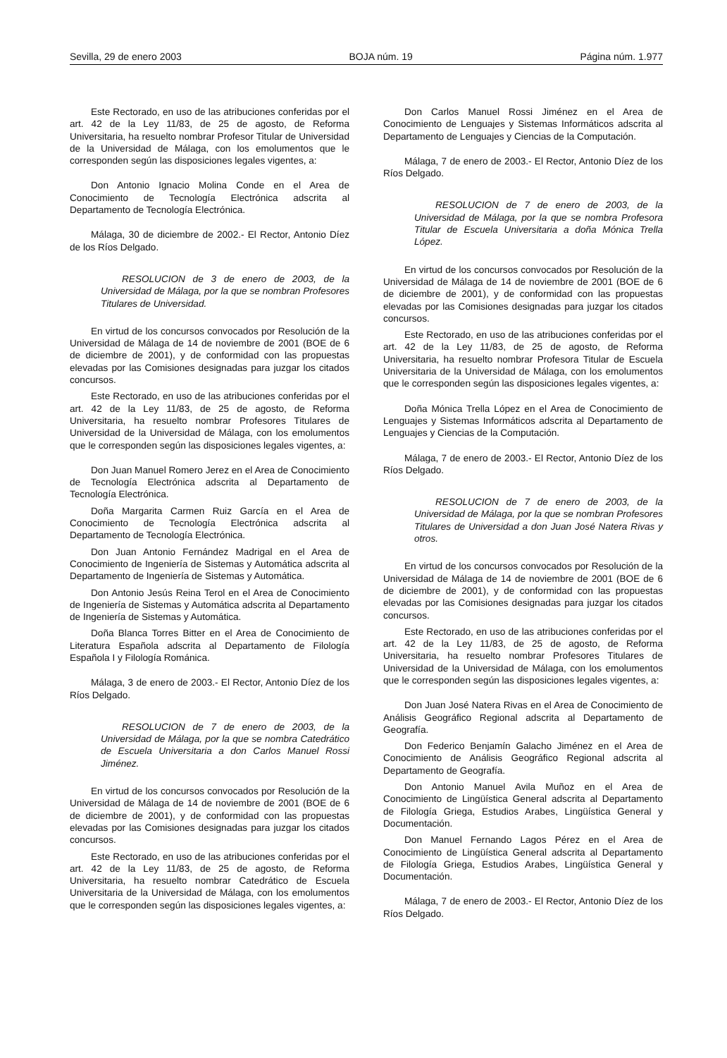Sevilla, 29 de enero 2003 BOJA núm. 19 Página núm. 1.977
Este Rectorado, en uso de las atribuciones conferidas por el art. 42 de la Ley 11/83, de 25 de agosto, de Reforma Universitaria, ha resuelto nombrar Profesor Titular de Universidad de la Universidad de Málaga, con los emolumentos que le corresponden según las disposiciones legales vigentes, a:
Don Antonio Ignacio Molina Conde en el Area de Conocimiento de Tecnología Electrónica adscrita al Departamento de Tecnología Electrónica.
Málaga, 30 de diciembre de 2002.- El Rector, Antonio Díez de los Ríos Delgado.
RESOLUCION de 3 de enero de 2003, de la Universidad de Málaga, por la que se nombran Profesores Titulares de Universidad.
En virtud de los concursos convocados por Resolución de la Universidad de Málaga de 14 de noviembre de 2001 (BOE de 6 de diciembre de 2001), y de conformidad con las propuestas elevadas por las Comisiones designadas para juzgar los citados concursos.
Este Rectorado, en uso de las atribuciones conferidas por el art. 42 de la Ley 11/83, de 25 de agosto, de Reforma Universitaria, ha resuelto nombrar Profesores Titulares de Universidad de la Universidad de Málaga, con los emolumentos que le corresponden según las disposiciones legales vigentes, a:
Don Juan Manuel Romero Jerez en el Area de Conocimiento de Tecnología Electrónica adscrita al Departamento de Tecnología Electrónica.
Doña Margarita Carmen Ruiz García en el Area de Conocimiento de Tecnología Electrónica adscrita al Departamento de Tecnología Electrónica.
Don Juan Antonio Fernández Madrigal en el Area de Conocimiento de Ingeniería de Sistemas y Automática adscrita al Departamento de Ingeniería de Sistemas y Automática.
Don Antonio Jesús Reina Terol en el Area de Conocimiento de Ingeniería de Sistemas y Automática adscrita al Departamento de Ingeniería de Sistemas y Automática.
Doña Blanca Torres Bitter en el Area de Conocimiento de Literatura Española adscrita al Departamento de Filología Española I y Filología Románica.
Málaga, 3 de enero de 2003.- El Rector, Antonio Díez de los Ríos Delgado.
RESOLUCION de 7 de enero de 2003, de la Universidad de Málaga, por la que se nombra Catedrático de Escuela Universitaria a don Carlos Manuel Rossi Jiménez.
En virtud de los concursos convocados por Resolución de la Universidad de Málaga de 14 de noviembre de 2001 (BOE de 6 de diciembre de 2001), y de conformidad con las propuestas elevadas por las Comisiones designadas para juzgar los citados concursos.
Este Rectorado, en uso de las atribuciones conferidas por el art. 42 de la Ley 11/83, de 25 de agosto, de Reforma Universitaria, ha resuelto nombrar Catedrático de Escuela Universitaria de la Universidad de Málaga, con los emolumentos que le corresponden según las disposiciones legales vigentes, a:
Don Carlos Manuel Rossi Jiménez en el Area de Conocimiento de Lenguajes y Sistemas Informáticos adscrita al Departamento de Lenguajes y Ciencias de la Computación.
Málaga, 7 de enero de 2003.- El Rector, Antonio Díez de los Ríos Delgado.
RESOLUCION de 7 de enero de 2003, de la Universidad de Málaga, por la que se nombra Profesora Titular de Escuela Universitaria a doña Mónica Trella López.
En virtud de los concursos convocados por Resolución de la Universidad de Málaga de 14 de noviembre de 2001 (BOE de 6 de diciembre de 2001), y de conformidad con las propuestas elevadas por las Comisiones designadas para juzgar los citados concursos.
Este Rectorado, en uso de las atribuciones conferidas por el art. 42 de la Ley 11/83, de 25 de agosto, de Reforma Universitaria, ha resuelto nombrar Profesora Titular de Escuela Universitaria de la Universidad de Málaga, con los emolumentos que le corresponden según las disposiciones legales vigentes, a:
Doña Mónica Trella López en el Area de Conocimiento de Lenguajes y Sistemas Informáticos adscrita al Departamento de Lenguajes y Ciencias de la Computación.
Málaga, 7 de enero de 2003.- El Rector, Antonio Díez de los Ríos Delgado.
RESOLUCION de 7 de enero de 2003, de la Universidad de Málaga, por la que se nombran Profesores Titulares de Universidad a don Juan José Natera Rivas y otros.
En virtud de los concursos convocados por Resolución de la Universidad de Málaga de 14 de noviembre de 2001 (BOE de 6 de diciembre de 2001), y de conformidad con las propuestas elevadas por las Comisiones designadas para juzgar los citados concursos.
Este Rectorado, en uso de las atribuciones conferidas por el art. 42 de la Ley 11/83, de 25 de agosto, de Reforma Universitaria, ha resuelto nombrar Profesores Titulares de Universidad de la Universidad de Málaga, con los emolumentos que le corresponden según las disposiciones legales vigentes, a:
Don Juan José Natera Rivas en el Area de Conocimiento de Análisis Geográfico Regional adscrita al Departamento de Geografía.
Don Federico Benjamín Galacho Jiménez en el Area de Conocimiento de Análisis Geográfico Regional adscrita al Departamento de Geografía.
Don Antonio Manuel Avila Muñoz en el Area de Conocimiento de Lingüística General adscrita al Departamento de Filología Griega, Estudios Arabes, Lingüística General y Documentación.
Don Manuel Fernando Lagos Pérez en el Area de Conocimiento de Lingüística General adscrita al Departamento de Filología Griega, Estudios Arabes, Lingüística General y Documentación.
Málaga, 7 de enero de 2003.- El Rector, Antonio Díez de los Ríos Delgado.